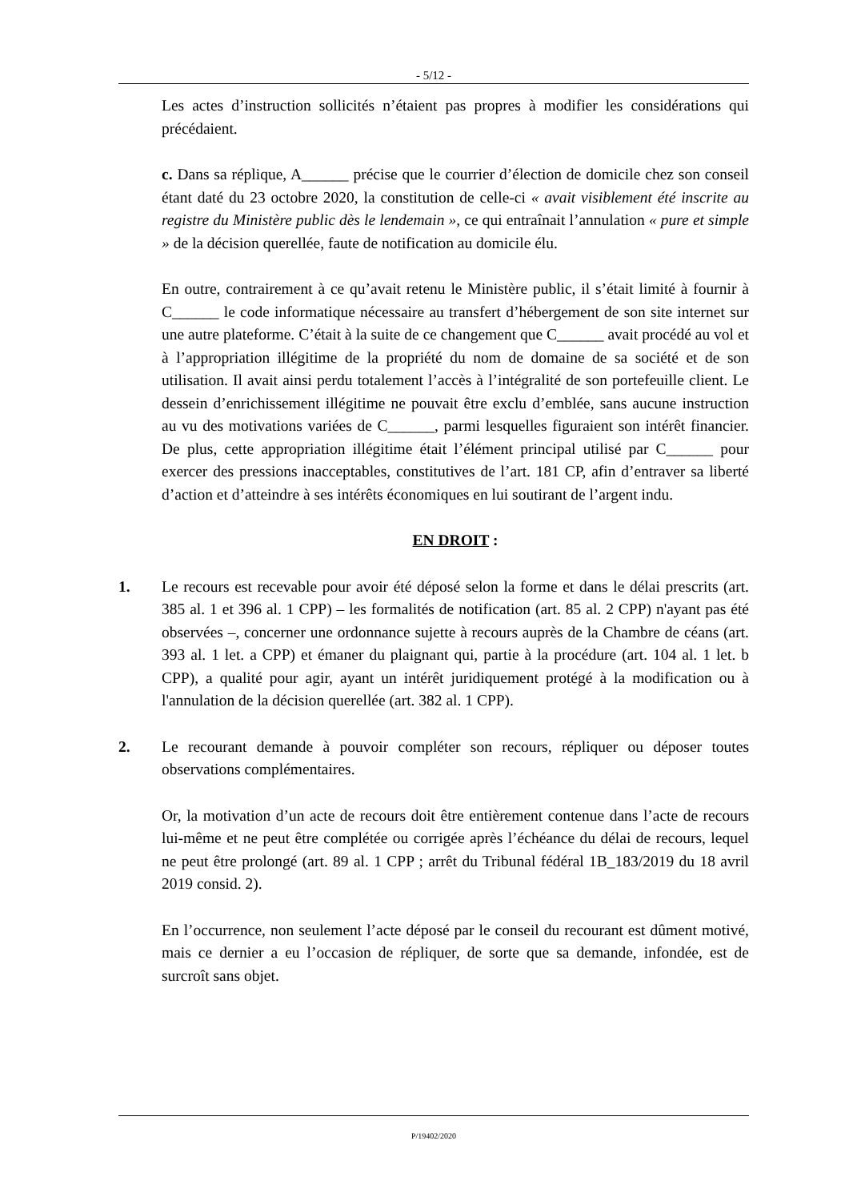- 5/12 -
Les actes d’instruction sollicités n’étaient pas propres à modifier les considérations qui précédaient.
c. Dans sa réplique, A______ précise que le courrier d’élection de domicile chez son conseil étant daté du 23 octobre 2020, la constitution de celle-ci « avait visiblement été inscrite au registre du Ministère public dès le lendemain », ce qui entraînait l’annulation « pure et simple » de la décision querellée, faute de notification au domicile élu.
En outre, contrairement à ce qu’avait retenu le Ministère public, il s’était limité à fournir à C______ le code informatique nécessaire au transfert d’hébergement de son site internet sur une autre plateforme. C’était à la suite de ce changement que C______ avait procédé au vol et à l’appropriation illégitime de la propriété du nom de domaine de sa société et de son utilisation. Il avait ainsi perdu totalement l’accès à l’intégralité de son portefeuille client. Le dessein d’enrichissement illégitime ne pouvait être exclu d’emblée, sans aucune instruction au vu des motivations variées de C______, parmi lesquelles figuraient son intérêt financier. De plus, cette appropriation illégitime était l’élément principal utilisé par C______ pour exercer des pressions inacceptables, constitutives de l’art. 181 CP, afin d’entraver sa liberté d’action et d’atteindre à ses intérêts économiques en lui soutirant de l’argent indu.
EN DROIT :
1. Le recours est recevable pour avoir été déposé selon la forme et dans le délai prescrits (art. 385 al. 1 et 396 al. 1 CPP) – les formalités de notification (art. 85 al. 2 CPP) n'ayant pas été observées –, concerner une ordonnance sujette à recours auprès de la Chambre de céans (art. 393 al. 1 let. a CPP) et émaner du plaignant qui, partie à la procédure (art. 104 al. 1 let. b CPP), a qualité pour agir, ayant un intérêt juridiquement protégé à la modification ou à l'annulation de la décision querellée (art. 382 al. 1 CPP).
2. Le recourant demande à pouvoir compléter son recours, répliquer ou déposer toutes observations complémentaires.
Or, la motivation d’un acte de recours doit être entièrement contenue dans l’acte de recours lui-même et ne peut être complétée ou corrigée après l’échéance du délai de recours, lequel ne peut être prolongé (art. 89 al. 1 CPP ; arrêt du Tribunal fédéral 1B_183/2019 du 18 avril 2019 consid. 2).
En l’occurrence, non seulement l’acte déposé par le conseil du recourant est dûment motivé, mais ce dernier a eu l’occasion de répliquer, de sorte que sa demande, infondée, est de surcroît sans objet.
P/19402/2020